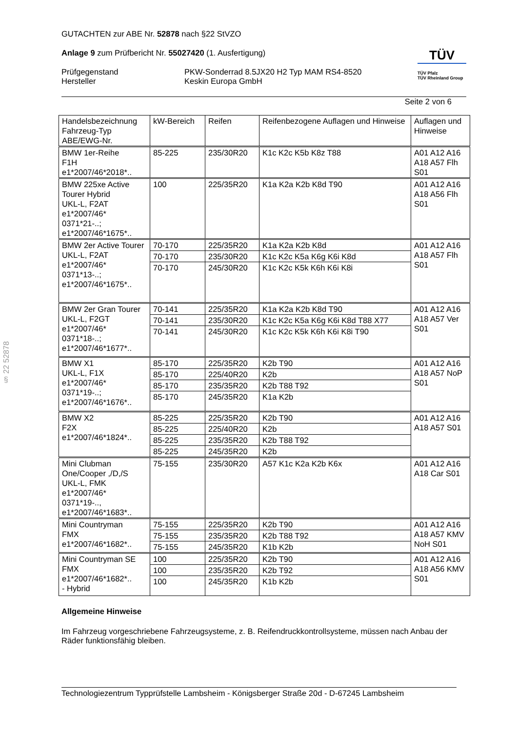§ 22 52878
GUTACHTEN zur ABE Nr. 52878 nach §22 StVZO
Anlage 9 zum Prüfbericht Nr. 55027420 (1. Ausfertigung)
Prüfgegenstand
Hersteller
PKW-Sonderrad 8.5JX20 H2 Typ MAM RS4-8520
Keskin Europa GmbH
TÜV
TÜV Pfalz
TÜV Rheinland Group
Seite 2 von 6
| Handelsbezeichnung Fahrzeug-Typ ABE/EWG-Nr. | kW-Bereich | Reifen | Reifenbezogene Auflagen und Hinweise | Auflagen und Hinweise |
| BMW 1er-Reihe F1H e1*2007/46*2018*.. | 85-225 | 235/30R20 | K1c K2c K5b K8z T88 | A01 A12 A16 A18 A57 Flh S01 |
| BMW 225xe Active Tourer Hybrid UKL-L, F2AT e1*2007/46* 0371*21-..; e1*2007/46*1675*.. | 100 | 225/35R20 | K1a K2a K2b K8d T90 | A01 A12 A16 A18 A56 Flh S01 |
| BMW 2er Active Tourer UKL-L, F2AT e1*2007/46* 0371*13-..; e1*2007/46*1675*.. | 70-170 | 225/35R20 | K1a K2a K2b K8d | A01 A12 A16 A18 A57 Flh S01 |
| | 70-170 | 235/30R20 | K1c K2c K5a K6g K6i K8d | |
| | 70-170 | 245/30R20 | K1c K2c K5k K6h K6i K8i | |
| BMW 2er Gran Tourer UKL-L, F2GT e1*2007/46* 0371*18-..; e1*2007/46*1677*.. | 70-141 | 225/35R20 | K1a K2a K2b K8d T90 | A01 A12 A16 A18 A57 Ver S01 |
| | 70-141 | 235/30R20 | K1c K2c K5a K6g K6i K8d T88 X77 | |
| | 70-141 | 245/30R20 | K1c K2c K5k K6h K6i K8i T90 | |
| BMW X1 UKL-L, F1X e1*2007/46* 0371*19-..; e1*2007/46*1676*.. | 85-170 | 225/35R20 | K2b T90 | A01 A12 A16 A18 A57 NoP S01 |
| | 85-170 | 225/40R20 | K2b | |
| | 85-170 | 235/35R20 | K2b T88 T92 | |
| | 85-170 | 245/35R20 | K1a K2b | |
| BMW X2 F2X e1*2007/46*1824*.. | 85-225 | 225/35R20 | K2b T90 | A01 A12 A16 A18 A57 S01 |
| | 85-225 | 225/40R20 | K2b | |
| | 85-225 | 235/35R20 | K2b T88 T92 | |
| | 85-225 | 245/35R20 | K2b | |
| Mini Clubman One/Cooper ,/D,/S UKL-L, FMK e1*2007/46* 0371*19-.., e1*2007/46*1683*.. | 75-155 | 235/30R20 | A57 K1c K2a K2b K6x | A01 A12 A16 A18 Car S01 |
| Mini Countryman FMX e1*2007/46*1682*.. | 75-155 | 225/35R20 | K2b T90 | A01 A12 A16 A18 A57 KMV NoH S01 |
| | 75-155 | 235/35R20 | K2b T88 T92 | |
| | 75-155 | 245/35R20 | K1b K2b | |
| Mini Countryman SE FMX e1*2007/46*1682*.. - Hybrid | 100 | 225/35R20 | K2b T90 | A01 A12 A16 A18 A56 KMV S01 |
| | 100 | 235/35R20 | K2b T92 | |
| | 100 | 245/35R20 | K1b K2b | |
Allgemeine Hinweise
Im Fahrzeug vorgeschriebene Fahrzeugsysteme, z. B. Reifendruckkontrollsysteme, müssen nach Anbau der Räder funktionsfähig bleiben.
Technologiezentrum Typprüfstelle Lambsheim - Königsberger Straße 20d - D-67245 Lambsheim